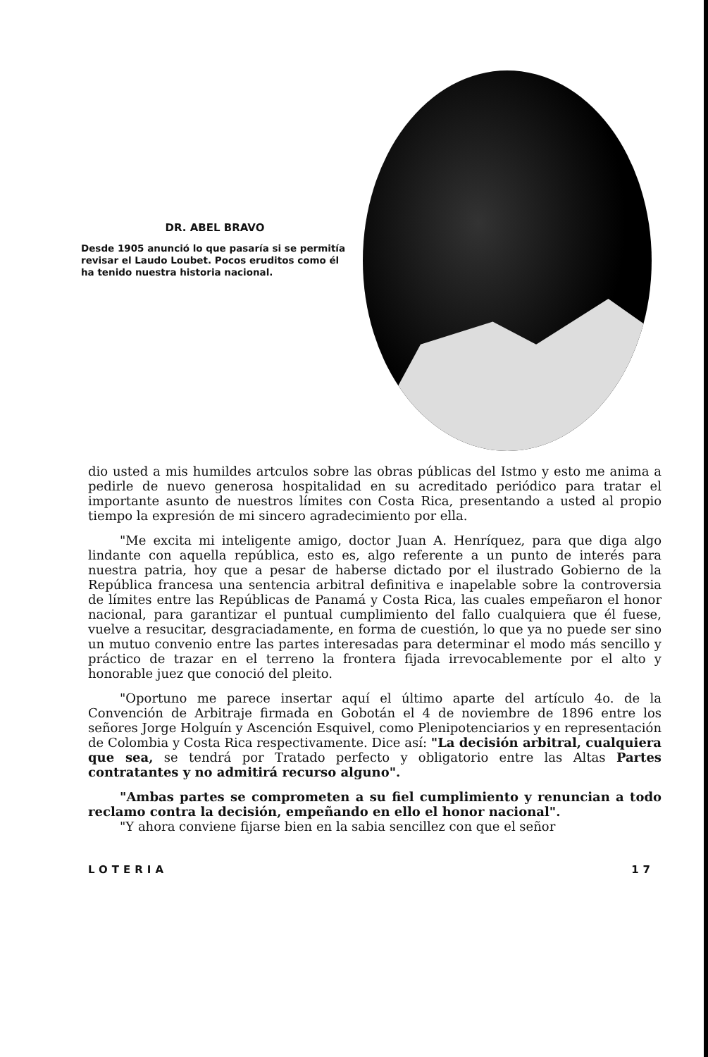DR. ABEL BRAVO
Desde 1905 anunció lo que pasaría si se permitía revisar el Laudo Loubet. Pocos eruditos como él ha tenido nuestra historia nacional.
dio usted a mis humildes artculos sobre las obras públicas del Istmo y esto me anima a pedirle de nuevo generosa hospitalidad en su acreditado periódico para tratar el importante asunto de nuestros límites con Costa Rica, presentando a usted al propio tiempo la expresión de mi sincero agradecimiento por ella.
"Me excita mi inteligente amigo, doctor Juan A. Henríquez, para que diga algo lindante con aquella república, esto es, algo referente a un punto de interés para nuestra patria, hoy que a pesar de haberse dictado por el ilustrado Gobierno de la República francesa una sentencia arbitral definitiva e inapelable sobre la controversia de límites entre las Repúblicas de Panamá y Costa Rica, las cuales empeñaron el honor nacional, para garantizar el puntual cumplimiento del fallo cualquiera que él fuese, vuelve a resucitar, desgraciadamente, en forma de cuestión, lo que ya no puede ser sino un mutuo convenio entre las partes interesadas para determinar el modo más sencillo y práctico de trazar en el terreno la frontera fijada irrevocablemente por el alto y honorable juez que conoció del pleito.
"Oportuno me parece insertar aquí el último aparte del artículo 4o. de la Convención de Arbitraje firmada en Gobotán el 4 de noviembre de 1896 entre los señores Jorge Holguín y Ascención Esquivel, como Plenipotenciarios y en representación de Colombia y Costa Rica respectivamente. Dice así: "La decisión arbitral, cualquiera que sea, se tendrá por Tratado perfecto y obligatorio entre las Altas Partes contratantes y no admitirá recurso alguno".
"Ambas partes se comprometen a su fiel cumplimiento y renuncian a todo reclamo contra la decisión, empeñando en ello el honor nacional".
"Y ahora conviene fijarse bien en la sabia sencillez con que el señor
LOTERIA 17